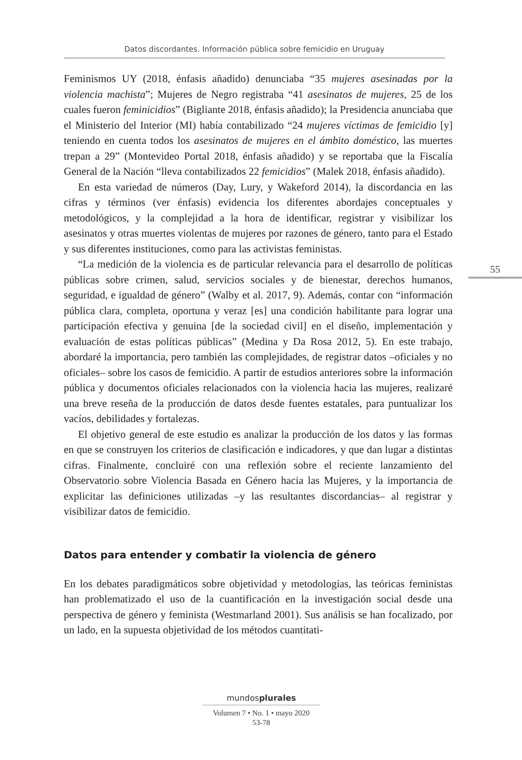Datos discordantes. Información pública sobre femicidio en Uruguay
55
Feminismos UY (2018, énfasis añadido) denunciaba “35 mujeres asesinadas por la violencia machista”; Mujeres de Negro registraba “41 asesinatos de mujeres, 25 de los cuales fueron feminicidios” (Bigliante 2018, énfasis añadido); la Presidencia anunciaba que el Ministerio del Interior (MI) había contabilizado “24 mujeres víctimas de femicidio [y] teniendo en cuenta todos los asesinatos de mujeres en el ámbito doméstico, las muertes trepan a 29” (Montevideo Portal 2018, énfasis añadido) y se reportaba que la Fiscalía General de la Nación “lleva contabilizados 22 femicidios” (Malek 2018, énfasis añadido).
En esta variedad de números (Day, Lury, y Wakeford 2014), la discordancia en las cifras y términos (ver énfasis) evidencia los diferentes abordajes conceptuales y metodológicos, y la complejidad a la hora de identificar, registrar y visibilizar los asesinatos y otras muertes violentas de mujeres por razones de género, tanto para el Estado y sus diferentes instituciones, como para las activistas feministas.
“La medición de la violencia es de particular relevancia para el desarrollo de políticas públicas sobre crimen, salud, servicios sociales y de bienestar, derechos humanos, seguridad, e igualdad de género” (Walby et al. 2017, 9). Además, contar con “información pública clara, completa, oportuna y veraz [es] una condición habilitante para lograr una participación efectiva y genuina [de la sociedad civil] en el diseño, implementación y evaluación de estas políticas públicas” (Medina y Da Rosa 2012, 5). En este trabajo, abordaré la importancia, pero también las complejidades, de registrar datos –oficiales y no oficiales– sobre los casos de femicidio. A partir de estudios anteriores sobre la información pública y documentos oficiales relacionados con la violencia hacia las mujeres, realizaré una breve reseña de la producción de datos desde fuentes estatales, para puntualizar los vacíos, debilidades y fortalezas.
El objetivo general de este estudio es analizar la producción de los datos y las formas en que se construyen los criterios de clasificación e indicadores, y que dan lugar a distintas cifras. Finalmente, concluiré con una reflexión sobre el reciente lanzamiento del Observatorio sobre Violencia Basada en Género hacia las Mujeres, y la importancia de explicitar las definiciones utilizadas –y las resultantes discordancias– al registrar y visibilizar datos de femicidio.
Datos para entender y combatir la violencia de género
En los debates paradigmáticos sobre objetividad y metodologías, las teóricas feministas han problematizado el uso de la cuantificación en la investigación social desde una perspectiva de género y feminista (Westmarland 2001). Sus análisis se han focalizado, por un lado, en la supuesta objetividad de los métodos cuantitati-
mundosplurales
Volumen 7 • No. 1 • mayo 2020
53-78